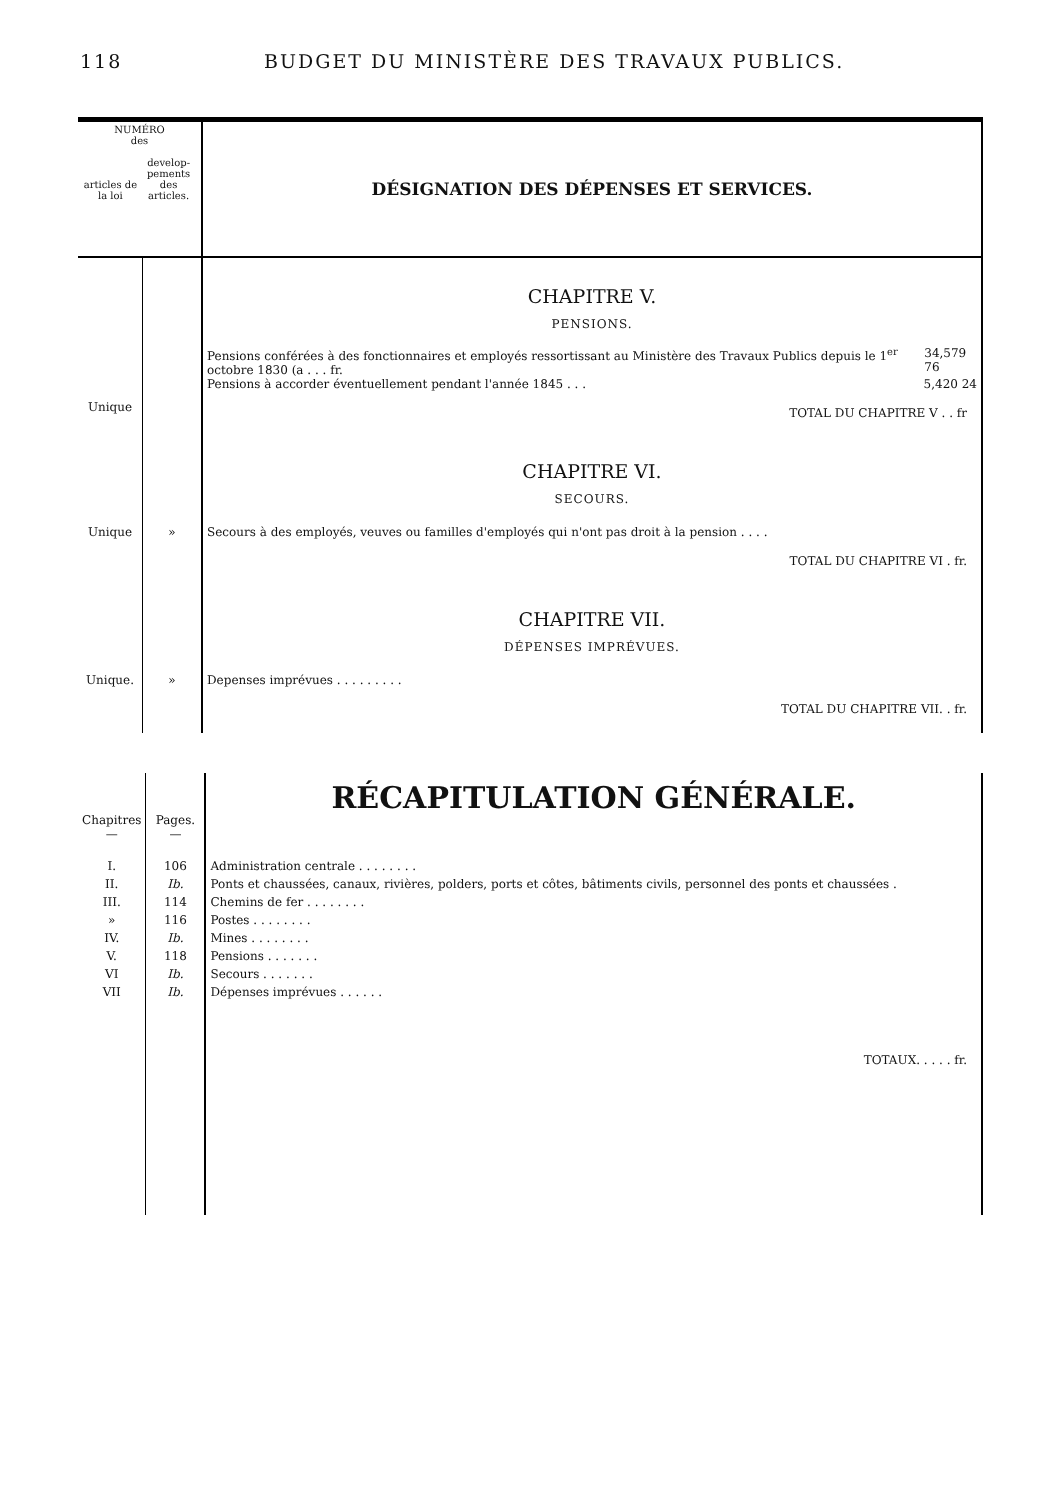118 BUDGET DU MINISTÈRE DES TRAVAUX PUBLICS.
| NUMÉRO des articles de la loi develop-pements des articles. | | DÉSIGNATION DES DÉPENSES ET SERVICES. |
| --- | --- | --- |
| Unique | | CHAPITRE V. PENSIONS. Pensions conférées à des fonctionnaires et employés ressortissant au Ministère des Travaux Publics depuis le 1<sup>er</sup> octobre 1830 (a . . . fr. 34,579 76 Pensions à accorder éventuellement pendant l'année 1845 . . . 5,420 24 TOTAL DU CHAPITRE V . . fr CHAPITRE VI. SECOURS. |
| Unique | » | Secours à des employés, veuves ou familles d'employés qui n'ont pas droit à la pension . . . . TOTAL DU CHAPITRE VI . fr. CHAPITRE VII. DÉPENSES IMPRÉVUES. |
| Unique. | » | Depenses imprévues . . . . . . . . . TOTAL DU CHAPITRE VII. . fr. |
| Chapitres — | Pages. — | RÉCAPITULATION GÉNÉRALE. |
| I. | 106 | Administration centrale . . . . . . . . |
| II. | Ib. | Ponts et chaussées, canaux, rivières, polders, ports et côtes, bâtiments civils, personnel des ponts et chaussées . |
| III. | 114 | Chemins de fer . . . . . . . . |
| » | 116 | Postes . . . . . . . . |
| IV. | Ib. | Mines . . . . . . . . |
| V. | 118 | Pensions . . . . . . . |
| VI | Ib. | Secours . . . . . . . |
| VII | Ib. | Dépenses imprévues . . . . . . |
| | | TOTAUX. . . . . fr. |